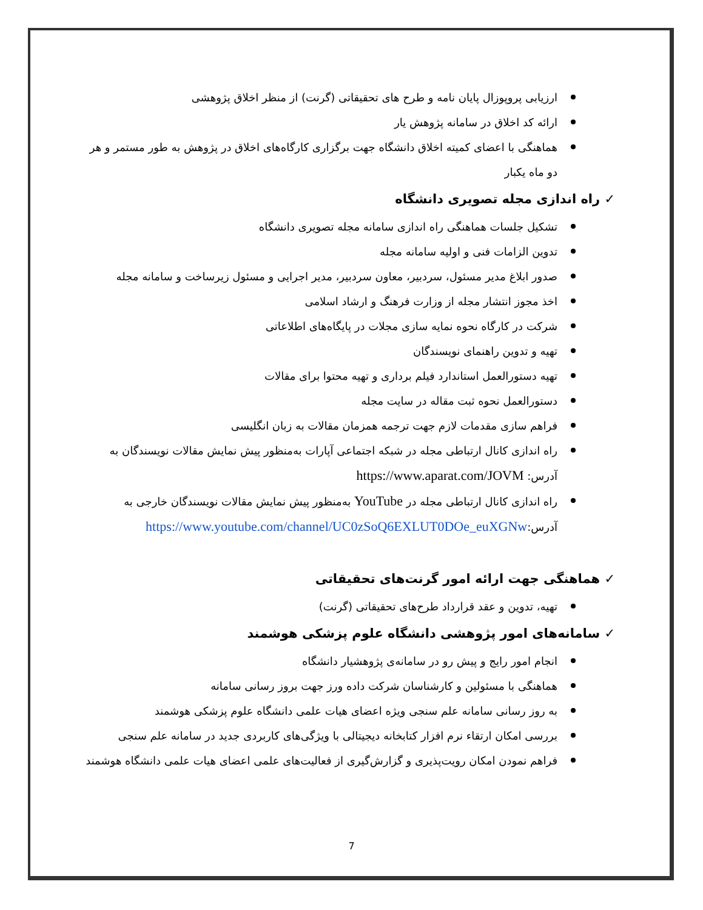ارزیابی پروپوزال پایان نامه و طرح های تحقیقاتی (گرنت) از منظر اخلاق پژوهشی
ارائه کد اخلاق در سامانه پژوهش یار
هماهنگی با اعضای کمیته اخلاق دانشگاه جهت برگزاری کارگاه‌های اخلاق در پژوهش به طور مستمر و هر دو ماه یکبار
✓ راه اندازی مجله تصویری دانشگاه
تشکیل جلسات هماهنگی راه اندازی سامانه مجله تصویری دانشگاه
تدوین الزامات فنی و اولیه سامانه مجله
صدور ابلاغ مدیر مسئول، سردبیر، معاون سردبیر، مدیر اجرایی و مسئول زیرساخت و سامانه مجله
اخذ مجوز انتشار مجله از وزارت فرهنگ و ارشاد اسلامی
شرکت در کارگاه نحوه نمایه سازی مجلات در پایگاه‌های اطلاعاتی
تهیه و تدوین راهنمای نویسندگان
تهیه دستورالعمل استاندارد فیلم برداری و تهیه محتوا برای مقالات
دستورالعمل نحوه ثبت مقاله در سایت مجله
فراهم سازی مقدمات لازم جهت ترجمه همزمان مقالات به زبان انگلیسی
راه اندازی کانال ارتباطی مجله در شبکه اجتماعی آپارات به‌منظور پیش نمایش مقالات نویسندگان به آدرس: https://www.aparat.com/JOVM
راه اندازی کانال ارتباطی مجله در YouTube به‌منظور پیش نمایش مقالات نویسندگان خارجی به آدرس:https://www.youtube.com/channel/UC0zSoQ6EXLUT0DOe_euXGNw
✓ هماهنگی جهت ارائه امور گرنت‌های تحقیقاتی
تهیه، تدوین و عقد قرارداد طرح‌های تحقیقاتی (گرنت)
✓ سامانه‌های امور پژوهشی دانشگاه علوم پزشکی هوشمند
انجام امور رایج و پیش رو در سامانه‌ی پژوهشیار دانشگاه
هماهنگی با مسئولین و کارشناسان شرکت داده ورز جهت بروز رسانی سامانه
به روز رسانی سامانه علم سنجی ویژه اعضای هیات علمی دانشگاه علوم پزشکی هوشمند
بررسی امکان ارتقاء نرم افزار کتابخانه دیجیتالی با ویژگی‌های کاربردی جدید در سامانه علم سنجی
فراهم نمودن امکان رویت‌پذیری و گزارش‌گیری از فعالیت‌های علمی اعضای هیات علمی دانشگاه هوشمند
7